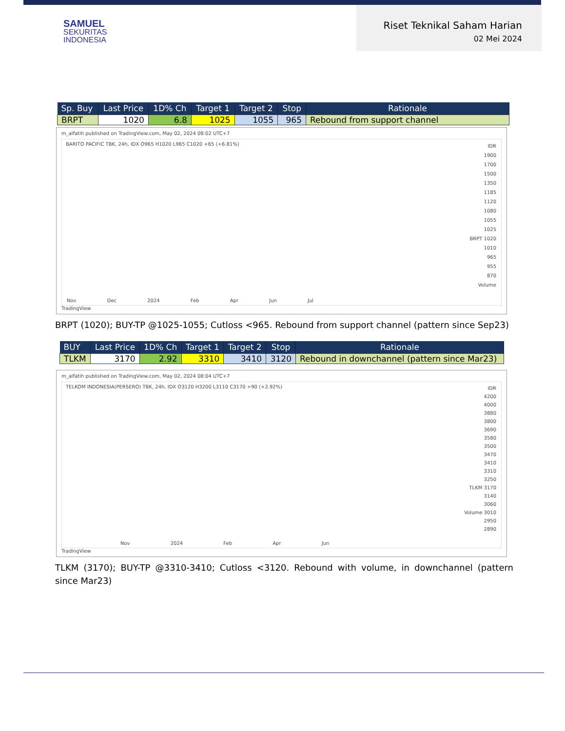SAMUEL
SEKURITAS
INDONESIA
Riset Teknikal Saham Harian
02 Mei 2024
| Sp. Buy | Last Price | 1D% Ch | Target 1 | Target 2 | Stop | Rationale |
| --- | --- | --- | --- | --- | --- | --- |
| BRPT | 1020 | 6.8 | 1025 | 1055 | 965 | Rebound from support channel |
m_alfatih published on TradingView.com, May 02, 2024 08:02 UTC+7
BARITO PACIFIC TBK, 24h, IDX O965 H1020 L965 C1020 +65 (+6.81%)
IDR
1900
1700
1500
1350
1185
1120
1080
1055
1025
BRPT 1020
1010
965
955
870
Volume
Nov Dec 2024 Feb Apr Jun Jul
TradingView
BRPT (1020); BUY-TP @1025-1055; Cutloss <965. Rebound from support channel (pattern since Sep23)
| BUY | Last Price | 1D% Ch | Target 1 | Target 2 | Stop | Rationale |
| --- | --- | --- | --- | --- | --- | --- |
| TLKM | 3170 | 2.92 | 3310 | 3410 | 3120 | Rebound in downchannel (pattern since Mar23) |
m_alfatih published on TradingView.com, May 02, 2024 08:04 UTC+7
TELKOM INDONESIA(PERSERO) TBK, 24h, IDX O3120 H3200 L3110 C3170 +90 (+2.92%)
IDR
4200
4000
3880
3800
3690
3580
3500
3470
3410
3310
3250
TLKM 3170
3140
3060
Volume 3010
2950
2890
Nov 2024 Feb Apr Jun
TradingView
TLKM (3170); BUY-TP @3310-3410; Cutloss <3120. Rebound with volume, in downchannel (pattern since Mar23)